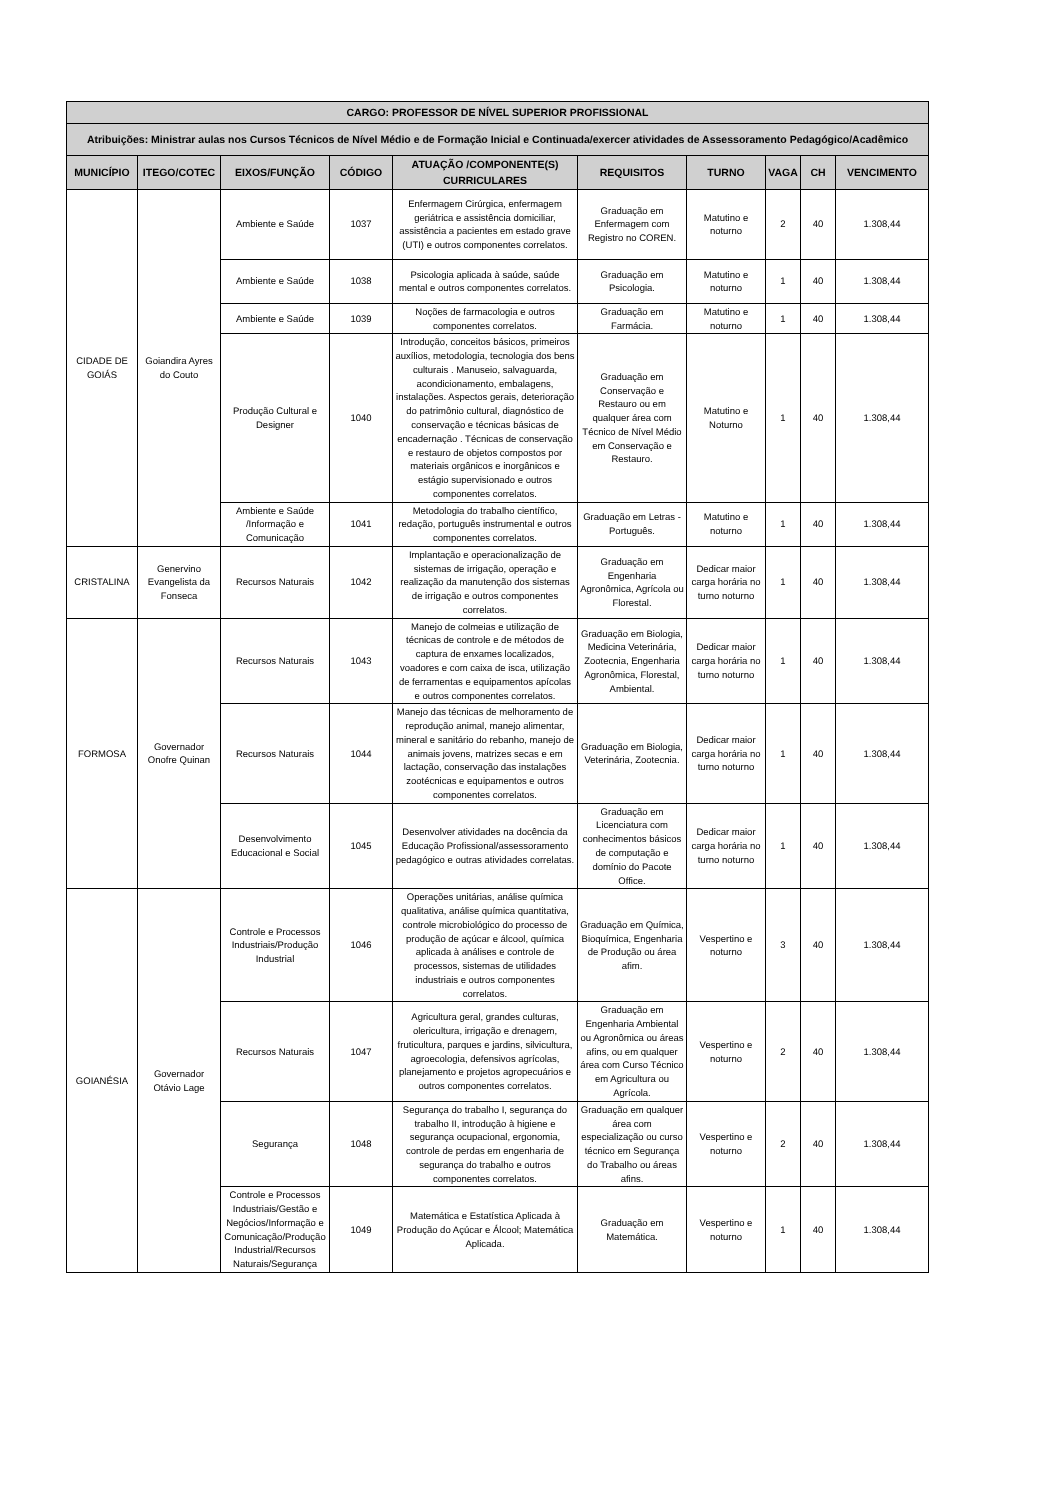| CARGO: PROFESSOR DE NÍVEL SUPERIOR PROFISSIONAL | | | | | | | | | |
| --- | --- | --- | --- | --- | --- | --- | --- | --- | --- |
| Atribuições: Ministrar aulas nos Cursos Técnicos de Nível Médio e de Formação Inicial e Continuada/exercer atividades de Assessoramento Pedagógico/Acadêmico | | | | | | | | | |
| MUNICÍPIO | ITEGO/COTEC | EIXOS/FUNÇÃO | CÓDIGO | ATUAÇÃO /COMPONENTE(S) CURRICULARES | REQUISITOS | TURNO | VAGA | CH | VENCIMENTO |
| CIDADE DE GOIÁS | Goiandira Ayres do Couto | Ambiente e Saúde | 1037 | Enfermagem Cirúrgica, enfermagem geriátrica e assistência domiciliar, assistência a pacientes em estado grave (UTI) e outros componentes correlatos. | Graduação em Enfermagem com Registro no COREN. | Matutino e noturno | 2 | 40 | 1.308,44 |
| | | Ambiente e Saúde | 1038 | Psicologia aplicada à saúde, saúde mental e outros componentes correlatos. | Graduação em Psicologia. | Matutino e noturno | 1 | 40 | 1.308,44 |
| | | Ambiente e Saúde | 1039 | Noções de farmacologia e outros componentes correlatos. | Graduação em Farmácia. | Matutino e noturno | 1 | 40 | 1.308,44 |
| | | Produção Cultural e Designer | 1040 | Introdução, conceitos básicos, primeiros auxílios, metodologia, tecnologia dos bens culturais . Manuseio, salvaguarda, acondicionamento, embalagens, instalações. Aspectos gerais, deterioração do patrimônio cultural, diagnóstico de conservação e técnicas básicas de encadernação . Técnicas de conservação e restauro de objetos compostos por materiais orgânicos e inorgânicos e estágio supervisionado e outros componentes correlatos. | Graduação em Conservação e Restauro ou em qualquer área com Técnico de Nível Médio em Conservação e Restauro. | Matutino e Noturno | 1 | 40 | 1.308,44 |
| | | Ambiente e Saúde /Informação e Comunicação | 1041 | Metodologia do trabalho científico, redação, português instrumental e outros componentes correlatos. | Graduação em Letras - Português. | Matutino e noturno | 1 | 40 | 1.308,44 |
| CRISTALINA | Genervino Evangelista da Fonseca | Recursos Naturais | 1042 | Implantação e operacionalização de sistemas de irrigação, operação e realização da manutenção dos sistemas de irrigação e outros componentes correlatos. | Graduação em Engenharia Agronômica, Agrícola ou Florestal. | Dedicar maior carga horária no turno noturno | 1 | 40 | 1.308,44 |
| FORMOSA | Governador Onofre Quinan | Recursos Naturais | 1043 | Manejo de colmeias e utilização de técnicas de controle e de métodos de captura de enxames localizados, voadores e com caixa de isca, utilização de ferramentas e equipamentos apícolas e outros componentes correlatos. | Graduação em Biologia, Medicina Veterinária, Zootecnia, Engenharia Agronômica, Florestal, Ambiental. | Dedicar maior carga horária no turno noturno | 1 | 40 | 1.308,44 |
| | | Recursos Naturais | 1044 | Manejo das técnicas de melhoramento de reprodução animal, manejo alimentar, mineral e sanitário do rebanho, manejo de animais jovens, matrizes secas e em lactação, conservação das instalações zootécnicas e equipamentos e outros componentes correlatos. | Graduação em Biologia, Veterinária, Zootecnia. | Dedicar maior carga horária no turno noturno | 1 | 40 | 1.308,44 |
| | | Desenvolvimento Educacional e Social | 1045 | Desenvolver atividades na docência da Educação Profissional/assessoramento pedagógico e outras atividades correlatas. | Graduação em Licenciatura com conhecimentos básicos de computação e domínio do Pacote Office. | Dedicar maior carga horária no turno noturno | 1 | 40 | 1.308,44 |
| GOIANÉSIA | Governador Otávio Lage | Controle e Processos Industriais/Produção Industrial | 1046 | Operações unitárias, análise química qualitativa, análise química quantitativa, controle microbiológico do processo de produção de açúcar e álcool, química aplicada à análises e controle de processos, sistemas de utilidades industriais e outros componentes correlatos. | Graduação em Química, Bioquímica, Engenharia de Produção ou área afim. | Vespertino e noturno | 3 | 40 | 1.308,44 |
| | | Recursos Naturais | 1047 | Agricultura geral, grandes culturas, olericultura, irrigação e drenagem, fruticultura, parques e jardins, silvicultura, agroecologia, defensivos agrícolas, planejamento e projetos agropecuários e outros componentes correlatos. | Graduação em Engenharia Ambiental ou Agronômica ou áreas afins, ou em qualquer área com Curso Técnico em Agricultura ou Agrícola. | Vespertino e noturno | 2 | 40 | 1.308,44 |
| | | Segurança | 1048 | Segurança do trabalho I, segurança do trabalho II, introdução à higiene e segurança ocupacional, ergonomia, controle de perdas em engenharia de segurança do trabalho e outros componentes correlatos. | Graduação em qualquer área com especialização ou curso técnico em Segurança do Trabalho ou áreas afins. | Vespertino e noturno | 2 | 40 | 1.308,44 |
| | | Controle e Processos Industriais/Gestão e Negócios/Informação e Comunicação/Produção Industrial/Recursos Naturais/Segurança | 1049 | Matemática e Estatística Aplicada à Produção do Açúcar e Álcool; Matemática Aplicada. | Graduação em Matemática. | Vespertino e noturno | 1 | 40 | 1.308,44 |